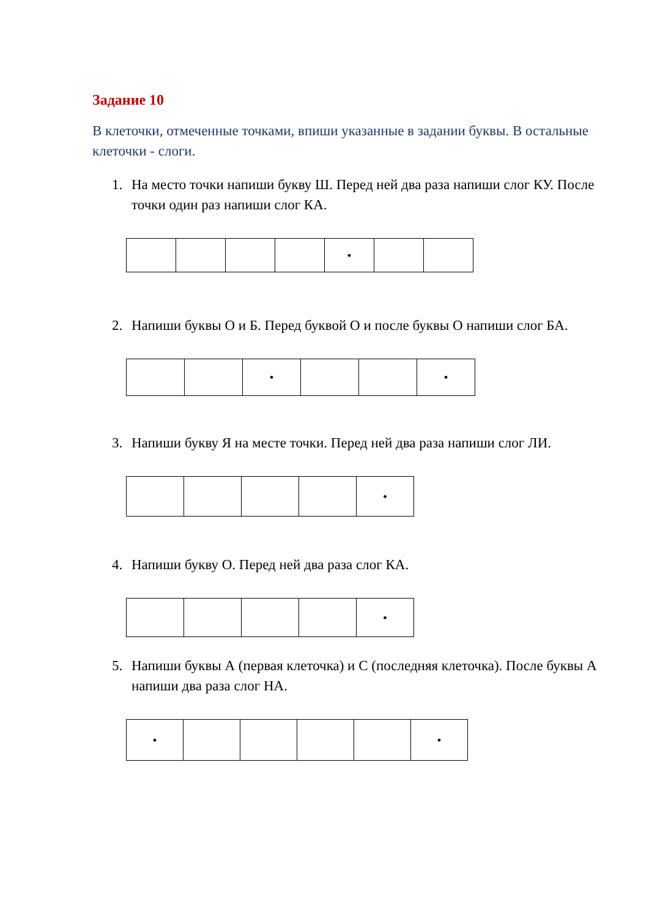Задание 10
В клеточки, отмеченные точками, впиши указанные в задании буквы. В остальные клеточки - слоги.
1. На место точки напиши букву Ш. Перед ней два раза напиши слог КУ. После точки один раз напиши слог КА.
| | | | | • | | |
2. Напиши буквы О и Б. Перед буквой О и после буквы О напиши слог БА.
| | | • | | | • |
3. Напиши букву Я на месте точки. Перед ней два раза напиши слог ЛИ.
| | | | | • |
4. Напиши букву О. Перед ней два раза слог КА.
| | | | | • |
5. Напиши буквы А (первая клеточка) и С (последняя клеточка). После буквы А напиши два раза слог НА.
| • | | | | | • |